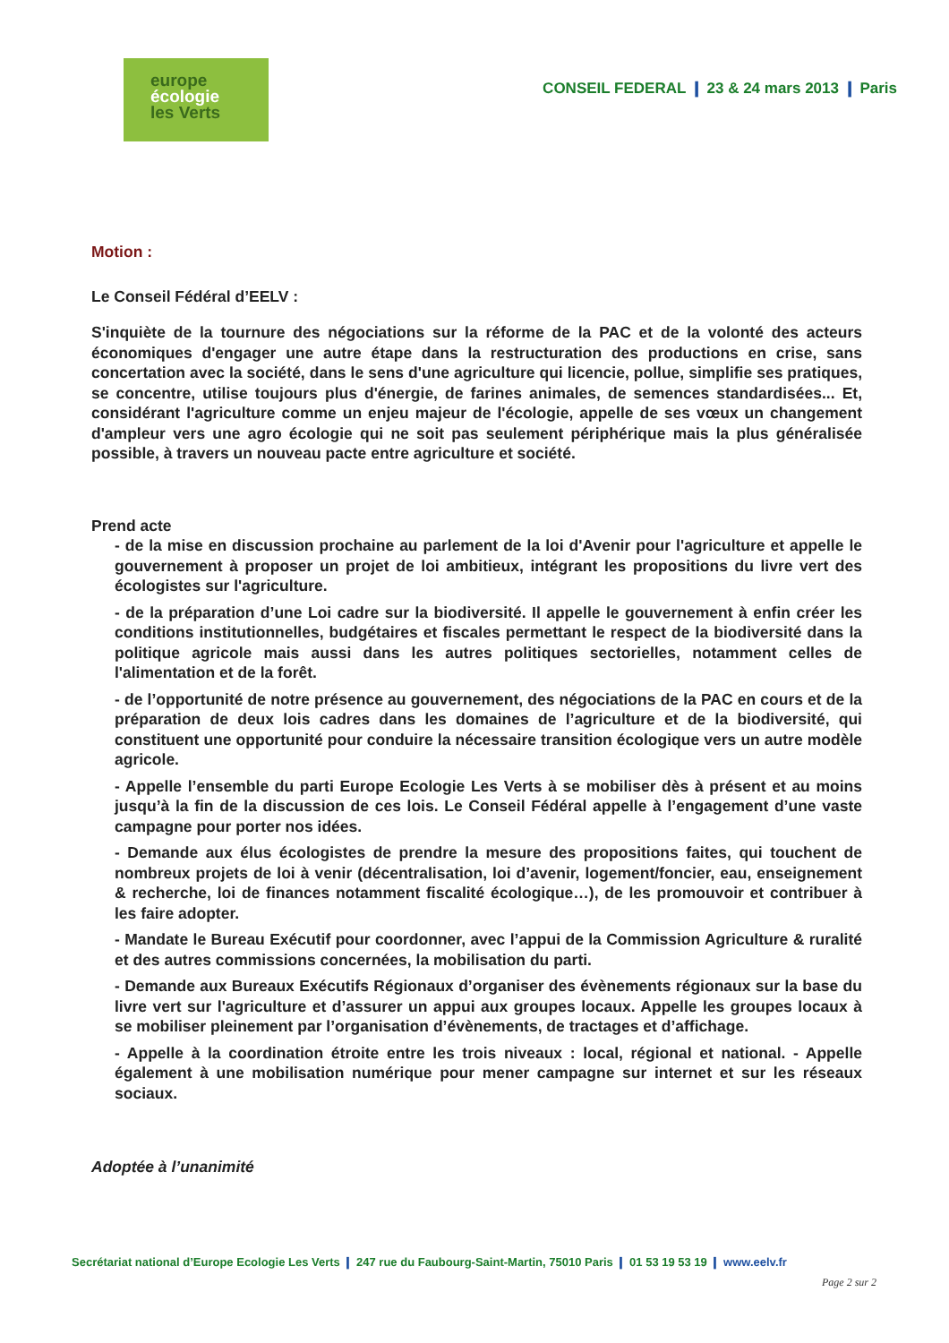europe
écologie
les Verts
CONSEIL FEDERAL ❙ 23 & 24 mars 2013 ❙ Paris
Motion :
Le Conseil Fédéral d’EELV :
S'inquiète de la tournure des négociations sur la réforme de la PAC et de la volonté des acteurs économiques d'engager une autre étape dans la restructuration des productions en crise, sans concertation avec la société, dans le sens d'une agriculture qui licencie, pollue, simplifie ses pratiques, se concentre, utilise toujours plus d'énergie, de farines animales, de semences standardisées... Et, considérant l'agriculture comme un enjeu majeur de l'écologie, appelle de ses vœux un changement d'ampleur vers une agro écologie qui ne soit pas seulement périphérique mais la plus généralisée possible, à travers un nouveau pacte entre agriculture et société.
Prend acte
- de la mise en discussion prochaine au parlement de la loi d'Avenir pour l'agriculture et appelle le gouvernement à proposer un projet de loi ambitieux, intégrant les propositions du livre vert des écologistes sur l'agriculture.
- de la préparation d’une Loi cadre sur la biodiversité. Il appelle le gouvernement à enfin créer les conditions institutionnelles, budgétaires et fiscales permettant le respect de la biodiversité dans la politique agricole mais aussi dans les autres politiques sectorielles, notamment celles de l'alimentation et de la forêt.
- de l’opportunité de notre présence au gouvernement, des négociations de la PAC en cours et de la préparation de deux lois cadres dans les domaines de l’agriculture et de la biodiversité, qui constituent une opportunité pour conduire la nécessaire transition écologique vers un autre modèle agricole.
- Appelle l’ensemble du parti Europe Ecologie Les Verts à se mobiliser dès à présent et au moins jusqu’à la fin de la discussion de ces lois. Le Conseil Fédéral appelle à l’engagement d’une vaste campagne pour porter nos idées.
- Demande aux élus écologistes de prendre la mesure des propositions faites, qui touchent de nombreux projets de loi à venir (décentralisation, loi d’avenir, logement/foncier, eau, enseignement & recherche, loi de finances notamment fiscalité écologique…), de les promouvoir et contribuer à les faire adopter.
- Mandate le Bureau Exécutif pour coordonner, avec l’appui de la Commission Agriculture & ruralité et des autres commissions concernées, la mobilisation du parti.
- Demande aux Bureaux Exécutifs Régionaux d’organiser des évènements régionaux sur la base du livre vert sur l'agriculture et d’assurer un appui aux groupes locaux. Appelle les groupes locaux à se mobiliser pleinement par l’organisation d’évènements, de tractages et d’affichage.
- Appelle à la coordination étroite entre les trois niveaux : local, régional et national. - Appelle également à une mobilisation numérique pour mener campagne sur internet et sur les réseaux sociaux.
Adoptée à l’unanimité
Secrétariat national d’Europe Ecologie Les Verts ❙ 247 rue du Faubourg-Saint-Martin, 75010 Paris ❙ 01 53 19 53 19 ❙ www.eelv.fr
Page 2 sur 2